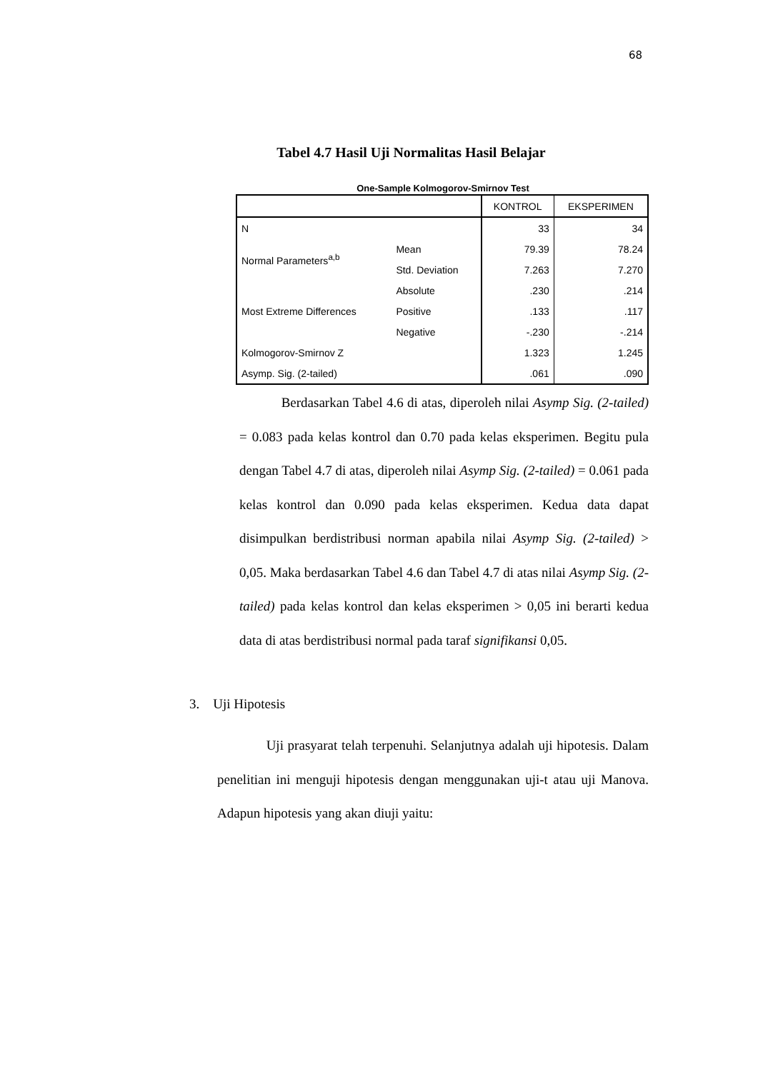68
Tabel 4.7 Hasil Uji Normalitas Hasil Belajar
One-Sample Kolmogorov-Smirnov Test
| | | KONTROL | EKSPERIMEN |
| --- | --- | --- | --- |
| N | | 33 | 34 |
| Normal Parameters<sup>a,b</sup> | Mean | 79.39 | 78.24 |
| | Std. Deviation | 7.263 | 7.270 |
| Most Extreme Differences | Absolute | .230 | .214 |
| | Positive | .133 | .117 |
| | Negative | -.230 | -.214 |
| Kolmogorov-Smirnov Z | | 1.323 | 1.245 |
| Asymp. Sig. (2-tailed) | | .061 | .090 |
Berdasarkan Tabel 4.6 di atas, diperoleh nilai Asymp Sig. (2-tailed) = 0.083 pada kelas kontrol dan 0.70 pada kelas eksperimen. Begitu pula dengan Tabel 4.7 di atas, diperoleh nilai Asymp Sig. (2-tailed) = 0.061 pada kelas kontrol dan 0.090 pada kelas eksperimen. Kedua data dapat disimpulkan berdistribusi norman apabila nilai Asymp Sig. (2-tailed) > 0,05. Maka berdasarkan Tabel 4.6 dan Tabel 4.7 di atas nilai Asymp Sig. (2-tailed) pada kelas kontrol dan kelas eksperimen > 0,05 ini berarti kedua data di atas berdistribusi normal pada taraf signifikansi 0,05.
3. Uji Hipotesis
Uji prasyarat telah terpenuhi. Selanjutnya adalah uji hipotesis. Dalam penelitian ini menguji hipotesis dengan menggunakan uji-t atau uji Manova. Adapun hipotesis yang akan diuji yaitu: